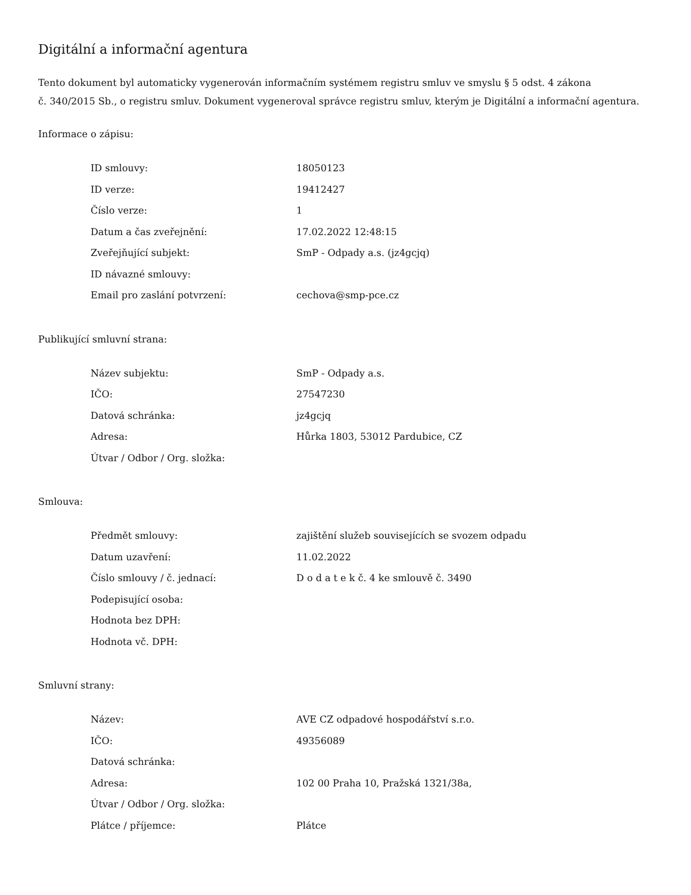Digitální a informační agentura
Tento dokument byl automaticky vygenerován informačním systémem registru smluv ve smyslu § 5 odst. 4 zákona
č. 340/2015 Sb., o registru smluv. Dokument vygeneroval správce registru smluv, kterým je Digitální a informační agentura.
Informace o zápisu:
| ID smlouvy: | 18050123 |
| ID verze: | 19412427 |
| Číslo verze: | 1 |
| Datum a čas zveřejnění: | 17.02.2022 12:48:15 |
| Zveřejňující subjekt: | SmP - Odpady a.s. (jz4gcjq) |
| ID návazné smlouvy: | |
| Email pro zaslání potvrzení: | cechova@smp-pce.cz |
Publikující smluvní strana:
| Název subjektu: | SmP - Odpady a.s. |
| IČO: | 27547230 |
| Datová schránka: | jz4gcjq |
| Adresa: | Hůrka 1803, 53012 Pardubice, CZ |
| Útvar / Odbor / Org. složka: | |
Smlouva:
| Předmět smlouvy: | zajištění služeb souvisejících se svozem odpadu |
| Datum uzavření: | 11.02.2022 |
| Číslo smlouvy / č. jednací: | D o d a t e k č. 4 ke smlouvě č. 3490 |
| Podepisující osoba: | |
| Hodnota bez DPH: | |
| Hodnota vč. DPH: | |
Smluvní strany:
| Název: | AVE CZ odpadové hospodářství s.r.o. |
| IČO: | 49356089 |
| Datová schránka: | |
| Adresa: | 102 00 Praha 10, Pražská 1321/38a, |
| Útvar / Odbor / Org. složka: | |
| Plátce / příjemce: | Plátce |